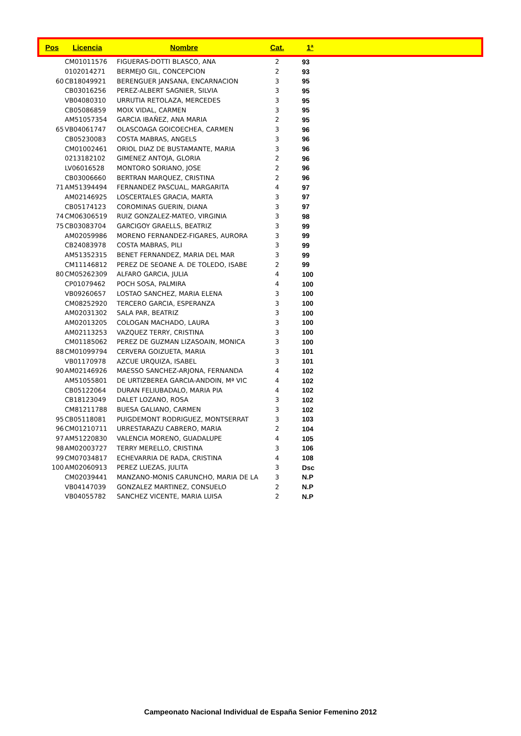| Pos | Licencia | Nombre | Cat. | 1ª | |
| --- | --- | --- | --- | --- | --- |
| | CM01011576 | FIGUERAS-DOTTI BLASCO, ANA | 2 | 93 | |
| | 0102014271 | BERMEJO GIL, CONCEPCION | 2 | 93 | |
| 60 | CB18049921 | BERENGUER JANSANA, ENCARNACION | 3 | 95 | |
| | CB03016256 | PEREZ-ALBERT SAGNIER, SILVIA | 3 | 95 | |
| | VB04080310 | URRUTIA RETOLAZA, MERCEDES | 3 | 95 | |
| | CB05086859 | MOIX VIDAL, CARMEN | 3 | 95 | |
| | AM51057354 | GARCIA IBAÑEZ, ANA MARIA | 2 | 95 | |
| 65 | VB04061747 | OLASCOAGA GOICOECHEA, CARMEN | 3 | 96 | |
| | CB05230083 | COSTA MABRAS, ANGELS | 3 | 96 | |
| | CM01002461 | ORIOL DIAZ DE BUSTAMANTE, MARIA | 3 | 96 | |
| | 0213182102 | GIMENEZ ANTOJA, GLORIA | 2 | 96 | |
| | LV06016528 | MONTORO SORIANO, JOSE | 2 | 96 | |
| | CB03006660 | BERTRAN MARQUEZ, CRISTINA | 2 | 96 | |
| 71 | AM51394494 | FERNANDEZ PASCUAL, MARGARITA | 4 | 97 | |
| | AM02146925 | LOSCERTALES GRACIA, MARTA | 3 | 97 | |
| | CB05174123 | COROMINAS GUERIN, DIANA | 3 | 97 | |
| 74 | CM06306519 | RUIZ GONZALEZ-MATEO, VIRGINIA | 3 | 98 | |
| 75 | CB03083704 | GARCIGOY GRAELLS, BEATRIZ | 3 | 99 | |
| | AM02059986 | MORENO FERNANDEZ-FIGARES, AURORA | 3 | 99 | |
| | CB24083978 | COSTA MABRAS, PILI | 3 | 99 | |
| | AM51352315 | BENET FERNANDEZ, MARIA DEL MAR | 3 | 99 | |
| | CM11146812 | PEREZ DE SEOANE A. DE TOLEDO, ISABE | 2 | 99 | |
| 80 | CM05262309 | ALFARO GARCIA, JULIA | 4 | 100 | |
| | CP01079462 | POCH SOSA, PALMIRA | 4 | 100 | |
| | VB09260657 | LOSTAO SANCHEZ, MARIA ELENA | 3 | 100 | |
| | CM08252920 | TERCERO GARCIA, ESPERANZA | 3 | 100 | |
| | AM02031302 | SALA PAR, BEATRIZ | 3 | 100 | |
| | AM02013205 | COLOGAN MACHADO, LAURA | 3 | 100 | |
| | AM02113253 | VAZQUEZ TERRY, CRISTINA | 3 | 100 | |
| | CM01185062 | PEREZ DE GUZMAN LIZASOAIN, MONICA | 3 | 100 | |
| 88 | CM01099794 | CERVERA GOIZUETA, MARIA | 3 | 101 | |
| | VB01170978 | AZCUE URQUIZA, ISABEL | 3 | 101 | |
| 90 | AM02146926 | MAESSO SANCHEZ-ARJONA, FERNANDA | 4 | 102 | |
| | AM51055801 | DE URTIZBEREA GARCIA-ANDOIN, Mª VIC | 4 | 102 | |
| | CB05122064 | DURAN FELIUBADALO, MARIA PIA | 4 | 102 | |
| | CB18123049 | DALET LOZANO, ROSA | 3 | 102 | |
| | CM81211788 | BUESA GALIANO, CARMEN | 3 | 102 | |
| 95 | CB05118081 | PUIGDEMONT RODRIGUEZ, MONTSERRAT | 3 | 103 | |
| 96 | CM01210711 | URRESTARAZU CABRERO, MARIA | 2 | 104 | |
| 97 | AM51220830 | VALENCIA MORENO, GUADALUPE | 4 | 105 | |
| 98 | AM02003727 | TERRY MERELLO, CRISTINA | 3 | 106 | |
| 99 | CM07034817 | ECHEVARRIA DE RADA, CRISTINA | 4 | 108 | |
| 100 | AM02060913 | PEREZ LUEZAS, JULITA | 3 | Dsc | |
| | CM02039441 | MANZANO-MONIS CARUNCHO, MARIA DE LA | 3 | N.P | |
| | VB04147039 | GONZALEZ MARTINEZ, CONSUELO | 2 | N.P | |
| | VB04055782 | SANCHEZ VICENTE, MARIA LUISA | 2 | N.P | |
Campeonato Nacional Individual de España Senior Femenino 2012